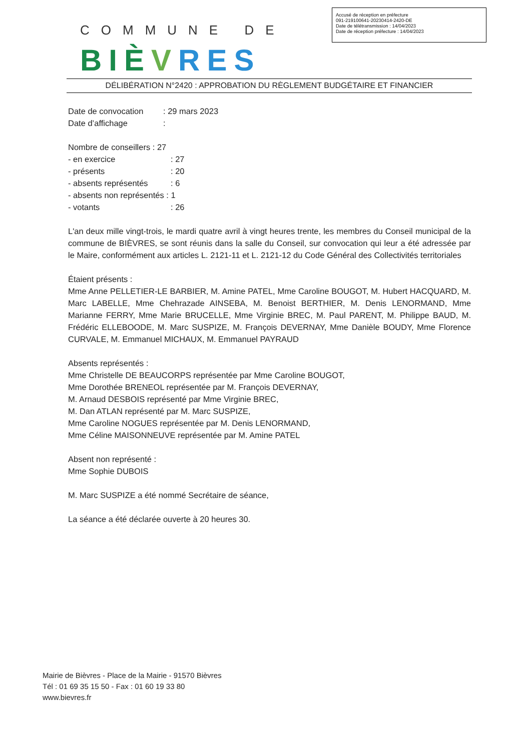Accusé de réception en préfecture
091-219100641-20230414-2420-DE
Date de télétransmission : 14/04/2023
Date de réception préfecture : 14/04/2023
COMMUNE DE
BIÈVRES
DÉLIBÉRATION N°2420 : APPROBATION DU RÈGLEMENT BUDGÉTAIRE ET FINANCIER
Date de convocation: 29 mars 2023
Date d’affichage:
Nombre de conseillers : 27
- en exercice: 27
- présents: 20
- absents représentés: 6
- absents non représentés : 1
- votants: 26
L'an deux mille vingt-trois, le mardi quatre avril à vingt heures trente, les membres du Conseil municipal de la commune de BIÈVRES, se sont réunis dans la salle du Conseil, sur convocation qui leur a été adressée par le Maire, conformément aux articles L. 2121-11 et L. 2121-12 du Code Général des Collectivités territoriales
Étaient présents :
Mme Anne PELLETIER-LE BARBIER, M. Amine PATEL, Mme Caroline BOUGOT, M. Hubert HACQUARD, M. Marc LABELLE, Mme Chehrazade AINSEBA, M. Benoist BERTHIER, M. Denis LENORMAND, Mme Marianne FERRY, Mme Marie BRUCELLE, Mme Virginie BREC, M. Paul PARENT, M. Philippe BAUD, M. Frédéric ELLEBOODE, M. Marc SUSPIZE, M. François DEVERNAY, Mme Danièle BOUDY, Mme Florence CURVALE, M. Emmanuel MICHAUX, M. Emmanuel PAYRAUD
Absents représentés :
Mme Christelle DE BEAUCORPS représentée par Mme Caroline BOUGOT,
Mme Dorothée BRENEOL représentée par M. François DEVERNAY,
M. Arnaud DESBOIS représenté par Mme Virginie BREC,
M. Dan ATLAN représenté par M. Marc SUSPIZE,
Mme Caroline NOGUES représentée par M. Denis LENORMAND,
Mme Céline MAISONNEUVE représentée par M. Amine PATEL
Absent non représenté :
Mme Sophie DUBOIS
M. Marc SUSPIZE a été nommé Secrétaire de séance,
La séance a été déclarée ouverte à 20 heures 30.
Mairie de Bièvres - Place de la Mairie - 91570 Bièvres
Tél : 01 69 35 15 50 - Fax : 01 60 19 33 80
www.bievres.fr